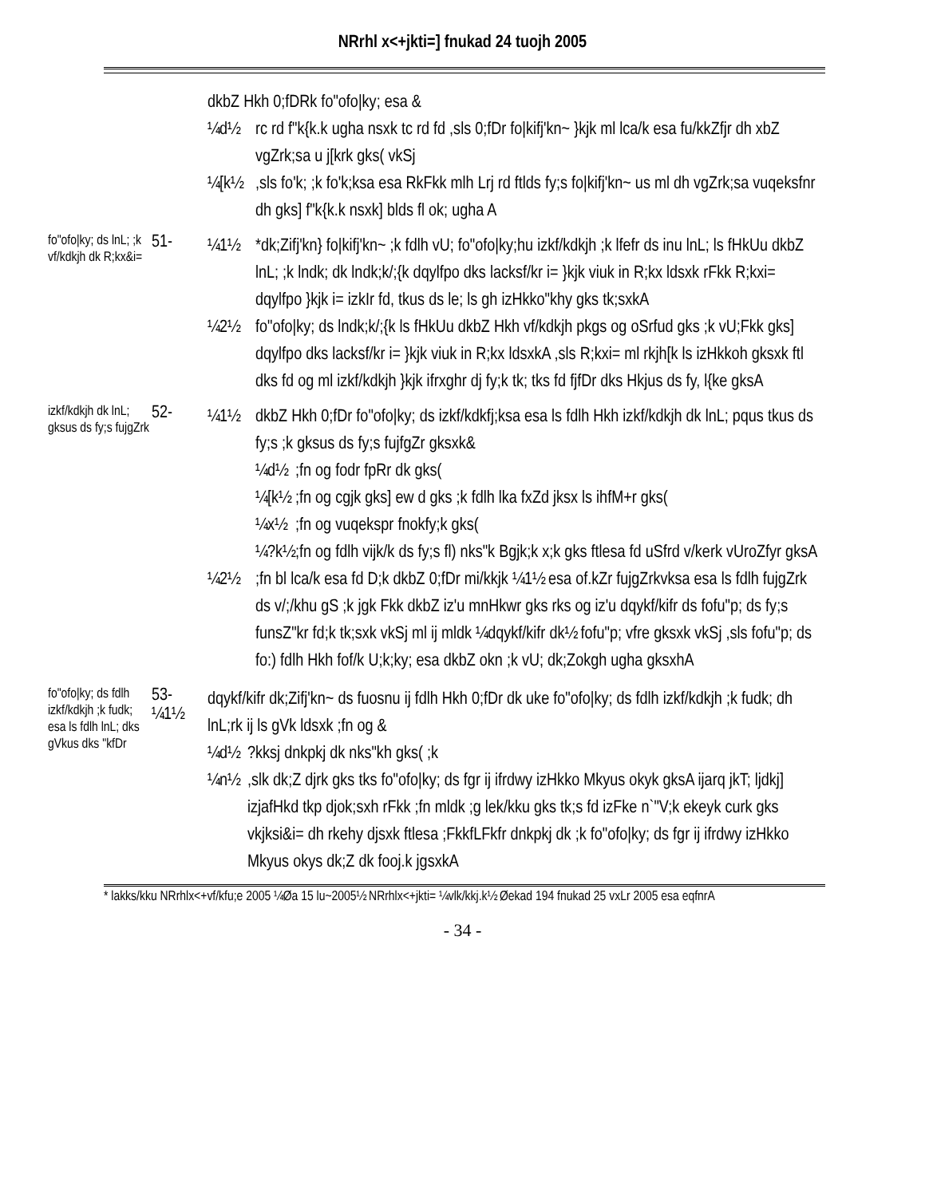NRrhl x<+jkti=] fnukad 24 tuojh 2005
dkbZ Hkh 0;fDRk fo"ofo|ky; esa &
¼d½ rc rd f"k{k.k ugha nsxk tc rd fd ,sls 0;fDr fo|kifj'kn~ }kjk ml lca/k esa fu/kkZfjr dh xbZ vgZrk;sa u j[krk gks( vkSj
¼[k½,sls fo'k; ;k fo'k;ksa esa RkFkk mlh Lrj rd ftlds fy;s fo|kifj'kn~ us ml dh vgZrk;sa vuqeksfnr dh gks] f"k{k.k nsxk] blds fl ok; ugha A
fo"ofo|ky; ds lnL; ;k vf/kdkjh dk R;kx&i=
51-
¼1½ *dk;Zifj'kn} fo|kifj'kn~ ;k fdlh vU; fo"ofo|ky;hu izkf/kdkjh ;k lfefr ds inu lnL; ls fHkUu dkbZ lnL; ;k lndk; dk lndk;k/;{k dqylfpo dks lacksf/kr i= }kjk viuk in R;kx ldsxk rFkk R;kxi= dqylfpo }kjk i= izkIr fd, tkus ds le; ls gh izHkko"khy gks tk;sxkA
¼2½ fo"ofo|ky; ds lndk;k/;{k ls fHkUu dkbZ Hkh vf/kdkjh pkgs og oSrfud gks ;k vU;Fkk gks] dqylfpo dks lacksf/kr i= }kjk viuk in R;kx ldsxkA ,sls R;kxi= ml rkjh[k ls izHkkoh gksxk ftl dks fd og ml izkf/kdkjh }kjk ifrxghr dj fy;k tk; tks fd fjfDr dks Hkjus ds fy, l{ke gksA
izkf/kdkjh dk lnL; gksus ds fy;s fujgZrk
52-
¼1½ dkbZ Hkh 0;fDr fo"ofo|ky; ds izkf/kdkfj;ksa esa ls fdlh Hkh izkf/kdkjh dk lnL; pqus tkus ds fy;s ;k gksus ds fy;s fujfgZr gksxk&
¼d½;fn og fodr fpRr dk gks(
¼[k½;fn og cgjk gks] ew d gks ;k fdlh lka fxZd jksx ls ihfM+r gks(
¼x½;fn og vuqekspr fnokfy;k gks(
¼?k½;fn og fdlh vijk/k ds fy;s fl) nks"k Bgjk;k x;k gks ftlesa fd uSfrd v/kerk vUroZfyr gksA
¼2½;fn bl lca/k esa fd D;k dkbZ 0;fDr mi/kkjk ¼1½ esa of.kZr fujgZrkvksa esa ls fdlh fujgZrk ds v/;/khu gS ;k jgk Fkk dkbZ iz'u mnHkwr gks rks og iz'u dqykf/kifr ds fofu"p; ds fy;s funsZ"kr fd;k tk;sxk vkSj ml ij mldk ¼dqykf/kifr dk½ fofu"p; vfre gksxk vkSj ,sls fofu"p; ds fo:) fdlh Hkh fof/k U;k;ky; esa dkbZ okn ;k vU; dk;Zokgh ugha gksxhA
fo"ofo|ky; ds fdlh izkf/kdkjh ;k fudk; esa ls fdlh lnL; dks gVkus dks "kfDr
53- ¼1½
dqykf/kifr dk;Zifj'kn~ ds fuosnu ij fdlh Hkh 0;fDr dk uke fo"ofo|ky; ds fdlh izkf/kdkjh ;k fudk; dh lnL;rk ij ls gVk ldsxk ;fn og &
¼d½?kksj dnkpkj dk nks"kh gks( ;k
¼n½,slk dk;Z djrk gks tks fo"ofo|ky; ds fgr ij ifrdwy izHkko Mkyus okyk gksA ijarq jkT; ljdkj] izjafHkd tkp djok;sxh rFkk ;fn mldk ;g lek/kku gks tk;s fd izFke n`"V;k ekeyk curk gks vkjksi&i= dh rkehy djsxk ftlesa ;FkkfLFkfr dnkpkj dk ;k fo"ofo|ky; ds fgr ij ifrdwy izHkko Mkyus okys dk;Z dk fooj.k jgsxkA
* lakks/kku NRrhlx<+vf/kfu;e 2005 ¼Øa 15 lu~2005½ NRrhlx<+jkti= ¼vlk/kkj.k½ Øekad 194 fnukad 25 vxLr 2005 esa eqfnrA
- 34 -